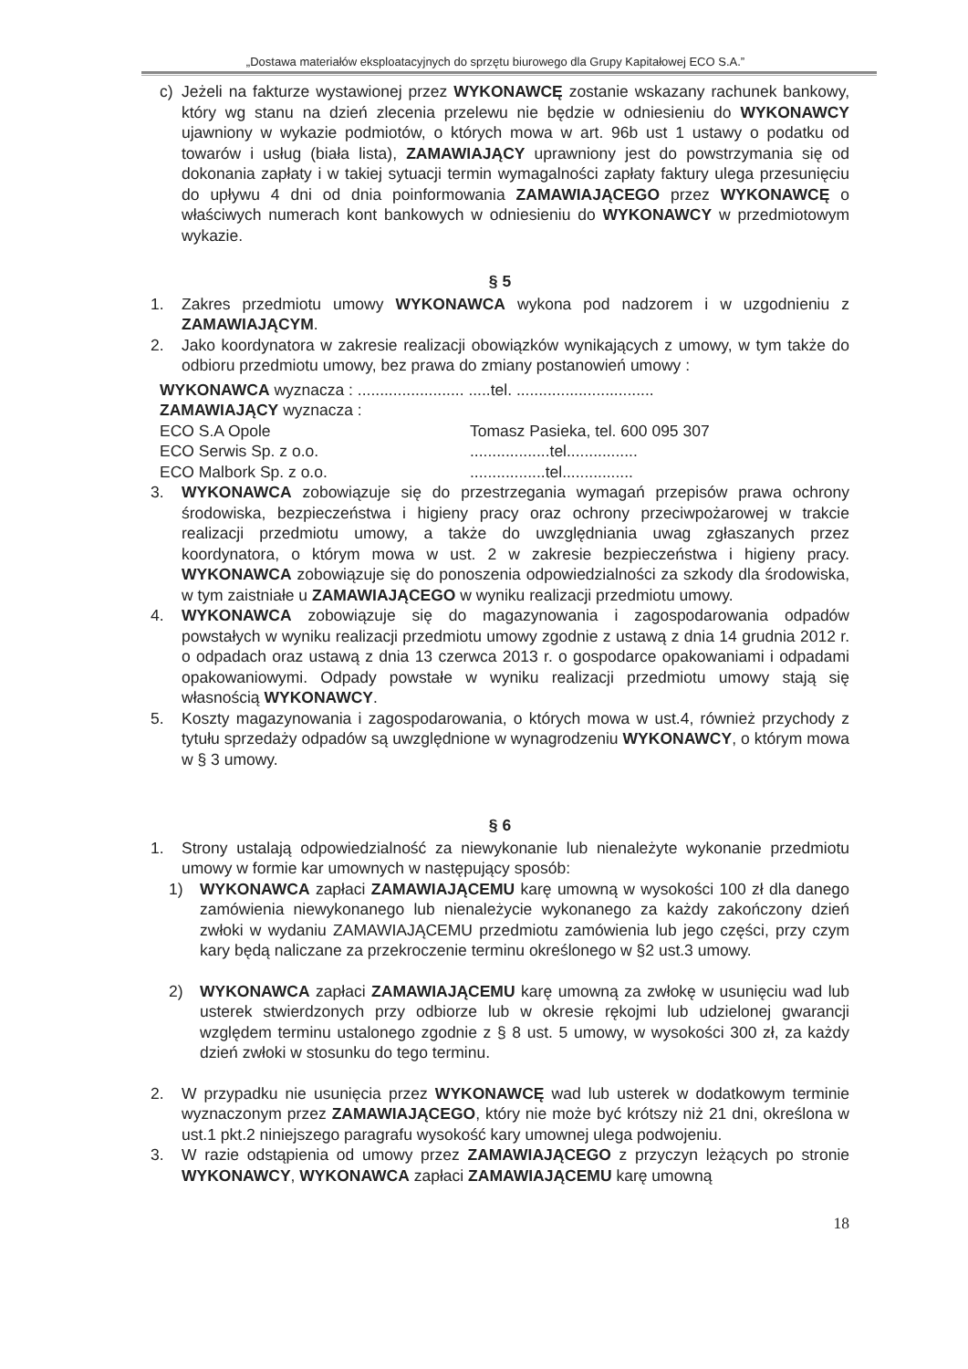„Dostawa materiałów eksploatacyjnych do sprzętu biurowego dla Grupy Kapitałowej ECO S.A.”
c) Jeżeli na fakturze wystawionej przez WYKONAWCĘ zostanie wskazany rachunek bankowy, który wg stanu na dzień zlecenia przelewu nie będzie w odniesieniu do WYKONAWCY ujawniony w wykazie podmiotów, o których mowa w art. 96b ust 1 ustawy o podatku od towarów i usług (biała lista), ZAMAWIAJĄCY uprawniony jest do powstrzymania się od dokonania zapłaty i w takiej sytuacji termin wymagalności zapłaty faktury ulega przesunięciu do upływu 4 dni od dnia poinformowania ZAMAWIAJĄCEGO przez WYKONAWCĘ o właściwych numerach kont bankowych w odniesieniu do WYKONAWCY w przedmiotowym wykazie.
§ 5
1. Zakres przedmiotu umowy WYKONAWCA wykona pod nadzorem i w uzgodnieniu z ZAMAWIAJĄCYM.
2. Jako koordynatora w zakresie realizacji obowiązków wynikających z umowy, w tym także do odbioru przedmiotu umowy, bez prawa do zmiany postanowień umowy :
WYKONAWCA wyznacza : ........................ .....tel. ...............................
ZAMAWIAJĄCY wyznacza :
ECO S.A Opole Tomasz Pasieka, tel. 600 095 307
ECO Serwis Sp. z o.o...................tel................
ECO Malbork Sp. z o.o..................tel................
3. WYKONAWCA zobowiązuje się do przestrzegania wymagań przepisów prawa ochrony środowiska, bezpieczeństwa i higieny pracy oraz ochrony przeciwpożarowej w trakcie realizacji przedmiotu umowy, a także do uwzględniania uwag zgłaszanych przez koordynatora, o którym mowa w ust. 2 w zakresie bezpieczeństwa i higieny pracy. WYKONAWCA zobowiązuje się do ponoszenia odpowiedzialności za szkody dla środowiska, w tym zaistniałe u ZAMAWIAJĄCEGO w wyniku realizacji przedmiotu umowy.
4. WYKONAWCA zobowiązuje się do magazynowania i zagospodarowania odpadów powstałych w wyniku realizacji przedmiotu umowy zgodnie z ustawą z dnia 14 grudnia 2012 r. o odpadach oraz ustawą z dnia 13 czerwca 2013 r. o gospodarce opakowaniami i odpadami opakowaniowymi. Odpady powstałe w wyniku realizacji przedmiotu umowy stają się własnością WYKONAWCY.
5. Koszty magazynowania i zagospodarowania, o których mowa w ust.4, również przychody z tytułu sprzedaży odpadów są uwzględnione w wynagrodzeniu WYKONAWCY, o którym mowa w § 3 umowy.
§ 6
1. Strony ustalają odpowiedzialność za niewykonanie lub nienależyte wykonanie przedmiotu umowy w formie kar umownych w następujący sposób:
1) WYKONAWCA zapłaci ZAMAWIAJĄCEMU karę umowną w wysokości 100 zł dla danego zamówienia niewykonanego lub nienależycie wykonanego za każdy zakończony dzień zwłoki w wydaniu ZAMAWIAJĄCEMU przedmiotu zamówienia lub jego części, przy czym kary będą naliczane za przekroczenie terminu określonego w §2 ust.3 umowy.
2) WYKONAWCA zapłaci ZAMAWIAJĄCEMU karę umowną za zwłokę w usunięciu wad lub usterek stwierdzonych przy odbiorze lub w okresie rękojmi lub udzielonej gwarancji względem terminu ustalonego zgodnie z § 8 ust. 5 umowy, w wysokości 300 zł, za każdy dzień zwłoki w stosunku do tego terminu.
2. W przypadku nie usunięcia przez WYKONAWCĘ wad lub usterek w dodatkowym terminie wyznaczonym przez ZAMAWIAJĄCEGO, który nie może być krótszy niż 21 dni, określona w ust.1 pkt.2 niniejszego paragrafu wysokość kary umownej ulega podwojeniu.
3. W razie odstąpienia od umowy przez ZAMAWIAJĄCEGO z przyczyn leżących po stronie WYKONAWCY, WYKONAWCA zapłaci ZAMAWIAJĄCEMU karę umowną
18